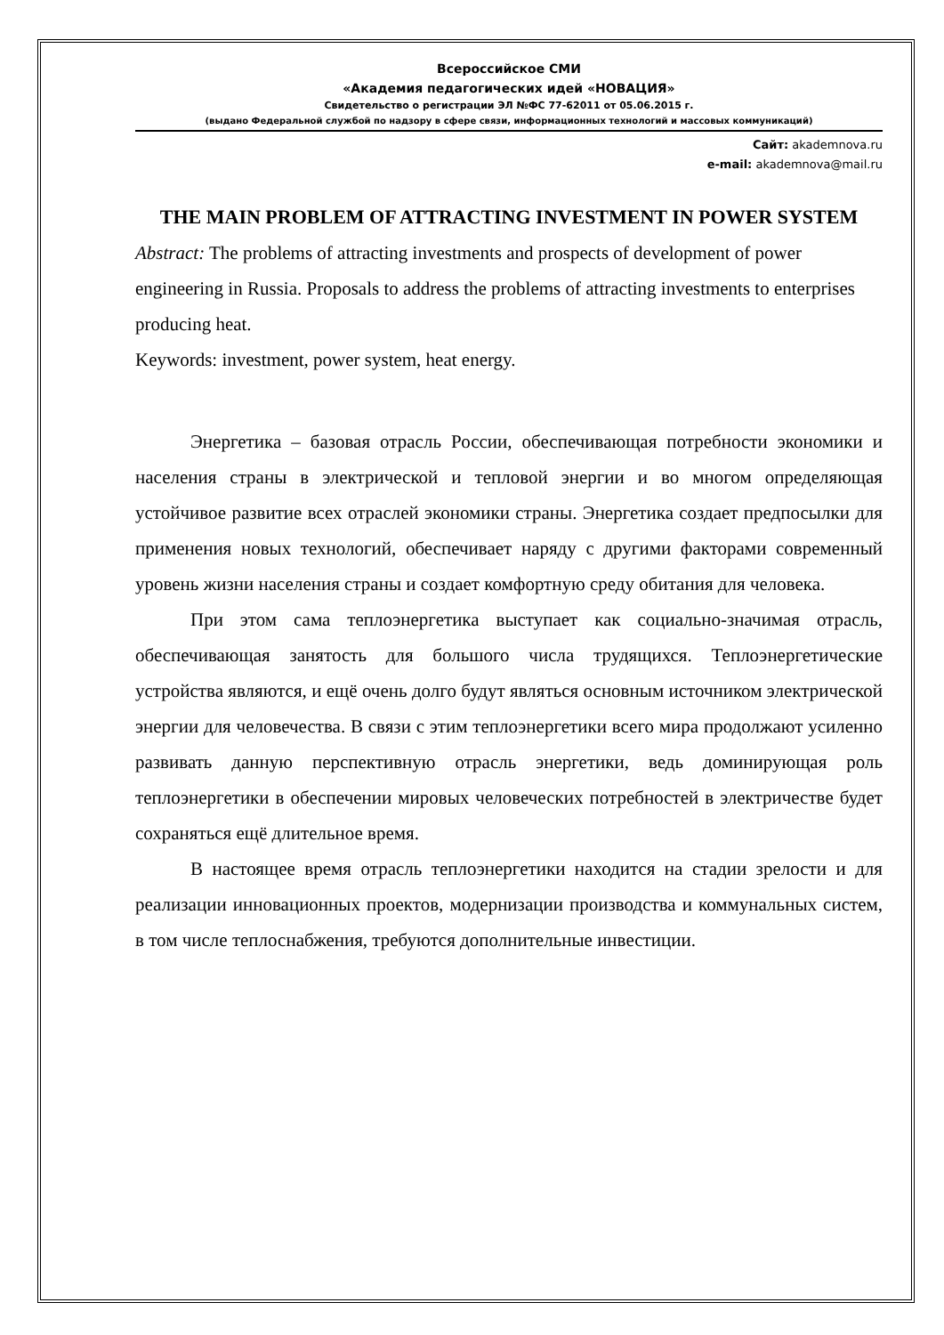Всероссийское СМИ
«Академия педагогических идей «НОВАЦИЯ»
Свидетельство о регистрации ЭЛ №ФС 77-62011 от 05.06.2015 г.
(выдано Федеральной службой по надзору в сфере связи, информационных технологий и массовых коммуникаций)
Сайт: akademnova.ru
e-mail: akademnova@mail.ru
THE MAIN PROBLEM OF ATTRACTING INVESTMENT IN POWER SYSTEM
Abstract: The problems of attracting investments and prospects of development of power engineering in Russia. Proposals to address the problems of attracting investments to enterprises producing heat.
Keywords: investment, power system, heat energy.
Энергетика – базовая отрасль России, обеспечивающая потребности экономики и населения страны в электрической и тепловой энергии и во многом определяющая устойчивое развитие всех отраслей экономики страны. Энергетика создает предпосылки для применения новых технологий, обеспечивает наряду с другими факторами современный уровень жизни населения страны и создает комфортную среду обитания для человека.
При этом сама теплоэнергетика выступает как социально-значимая отрасль, обеспечивающая занятость для большого числа трудящихся. Теплоэнергетические устройства являются, и ещё очень долго будут являться основным источником электрической энергии для человечества. В связи с этим теплоэнергетики всего мира продолжают усиленно развивать данную перспективную отрасль энергетики, ведь доминирующая роль теплоэнергетики в обеспечении мировых человеческих потребностей в электричестве будет сохраняться ещё длительное время.
В настоящее время отрасль теплоэнергетики находится на стадии зрелости и для реализации инновационных проектов, модернизации производства и коммунальных систем, в том числе теплоснабжения, требуются дополнительные инвестиции.